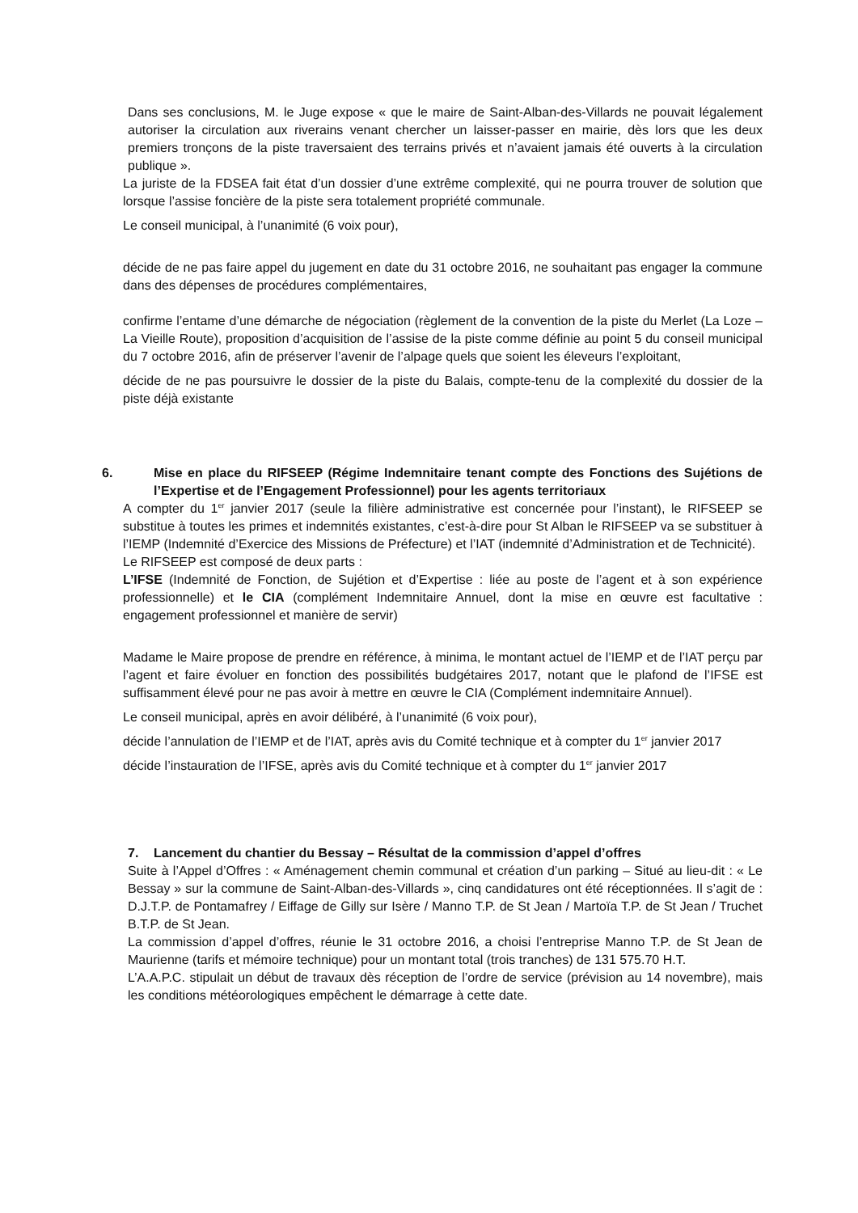Dans ses conclusions, M. le Juge expose « que le maire de Saint-Alban-des-Villards ne pouvait légalement autoriser la circulation aux riverains venant chercher un laisser-passer en mairie, dès lors que les deux premiers tronçons de la piste traversaient des terrains privés et n’avaient jamais été ouverts à la circulation publique ».
La juriste de la FDSEA fait état d’un dossier d’une extrême complexité, qui ne pourra trouver de solution que lorsque l’assise foncière de la piste sera totalement propriété communale.
Le conseil municipal, à l’unanimité (6 voix pour),
décide de ne pas faire appel du jugement en date du 31 octobre 2016, ne souhaitant pas engager la commune dans des dépenses de procédures complémentaires,
confirme l’entame d’une démarche de négociation (règlement de la convention de la piste du Merlet (La Loze – La Vieille Route), proposition d’acquisition de l’assise de la piste comme définie au point 5 du conseil municipal du 7 octobre 2016, afin de préserver l’avenir de l’alpage quels que soient les éleveurs l’exploitant,
décide de ne pas poursuivre le dossier de la piste du Balais, compte-tenu de la complexité du dossier de la piste déjà existante
6. Mise en place du RIFSEEP (Régime Indemnitaire tenant compte des Fonctions des Sujétions de l’Expertise et de l’Engagement Professionnel) pour les agents territoriaux
A compter du 1<sup>er</sup> janvier 2017 (seule la filière administrative est concernée pour l’instant), le RIFSEEP se substitue à toutes les primes et indemnités existantes, c’est-à-dire pour St Alban le RIFSEEP va se substituer à l’IEMP (Indemnité d’Exercice des Missions de Préfecture) et l’IAT (indemnité d’Administration et de Technicité).
Le RIFSEEP est composé de deux parts :
L’IFSE (Indemnité de Fonction, de Sujétion et d’Expertise : liée au poste de l’agent et à son expérience professionnelle) et le CIA (complément Indemnitaire Annuel, dont la mise en œuvre est facultative : engagement professionnel et manière de servir)
Madame le Maire propose de prendre en référence, à minima, le montant actuel de l’IEMP et de l’IAT perçu par l’agent et faire évoluer en fonction des possibilités budgétaires 2017, notant que le plafond de l’IFSE est suffisamment élevé pour ne pas avoir à mettre en œuvre le CIA (Complément indemnitaire Annuel).
Le conseil municipal, après en avoir délibéré, à l’unanimité (6 voix pour),
décide l’annulation de l’IEMP et de l’IAT, après avis du Comité technique et à compter du 1<sup>er</sup> janvier 2017
décide l’instauration de l’IFSE, après avis du Comité technique et à compter du 1<sup>er</sup> janvier 2017
7. Lancement du chantier du Bessay – Résultat de la commission d’appel d’offres
Suite à l’Appel d’Offres : « Aménagement chemin communal et création d’un parking – Situé au lieu-dit : « Le Bessay » sur la commune de Saint-Alban-des-Villards », cinq candidatures ont été réceptionnées. Il s’agit de : D.J.T.P. de Pontamafrey / Eiffage de Gilly sur Isère / Manno T.P. de St Jean / Martoïa T.P. de St Jean / Truchet B.T.P. de St Jean.
La commission d’appel d’offres, réunie le 31 octobre 2016, a choisi l’entreprise Manno T.P. de St Jean de Maurienne (tarifs et mémoire technique) pour un montant total (trois tranches) de 131 575.70 H.T.
L’A.A.P.C. stipulait un début de travaux dès réception de l’ordre de service (prévision au 14 novembre), mais les conditions météorologiques empêchent le démarrage à cette date.